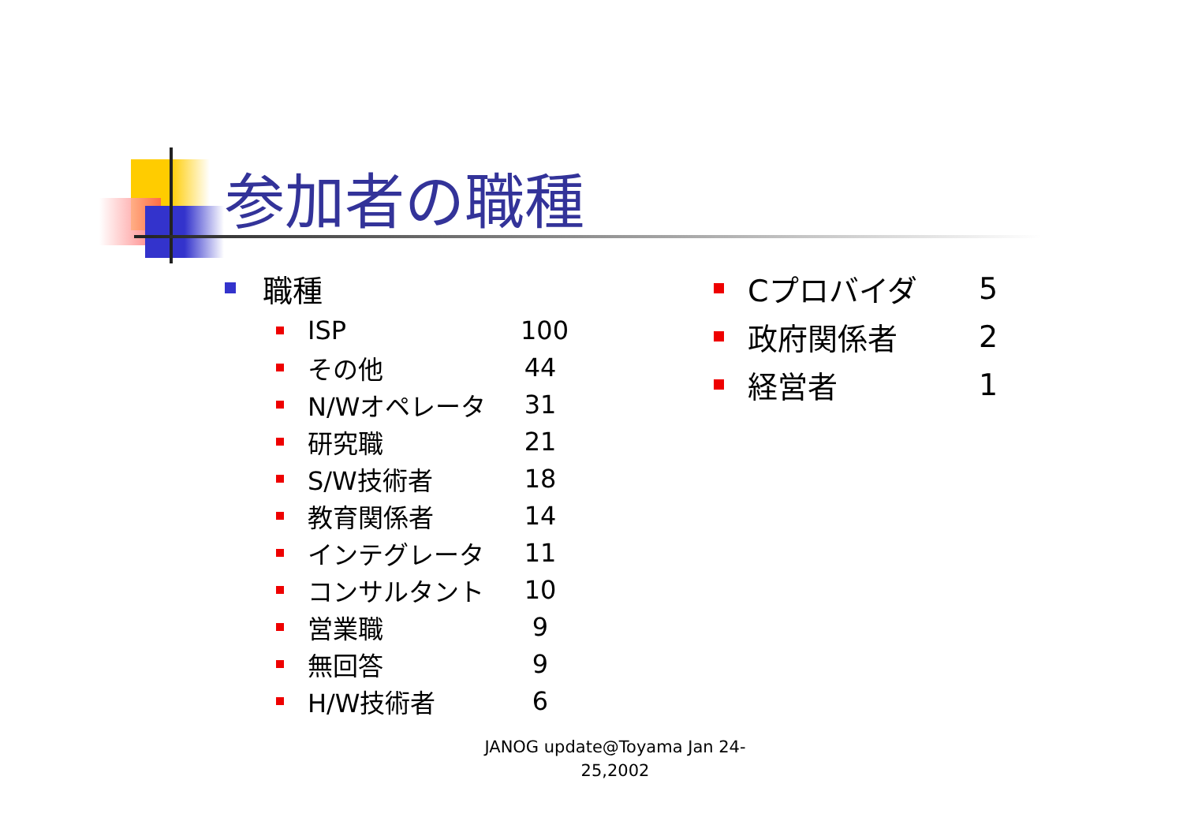参加者の職種
職種
ISP
100
その他 44
N/Wオペレータ 31
研究職 21
S/W技術者 18
教育関係者 14
インテグレータ 11
コンサルタント 10
営業職 9
無回答 9
H/W技術者 6
Cプロバイダ 5
政府関係者 2
経営者 1
JANOG update@Toyama Jan 24-25,2002